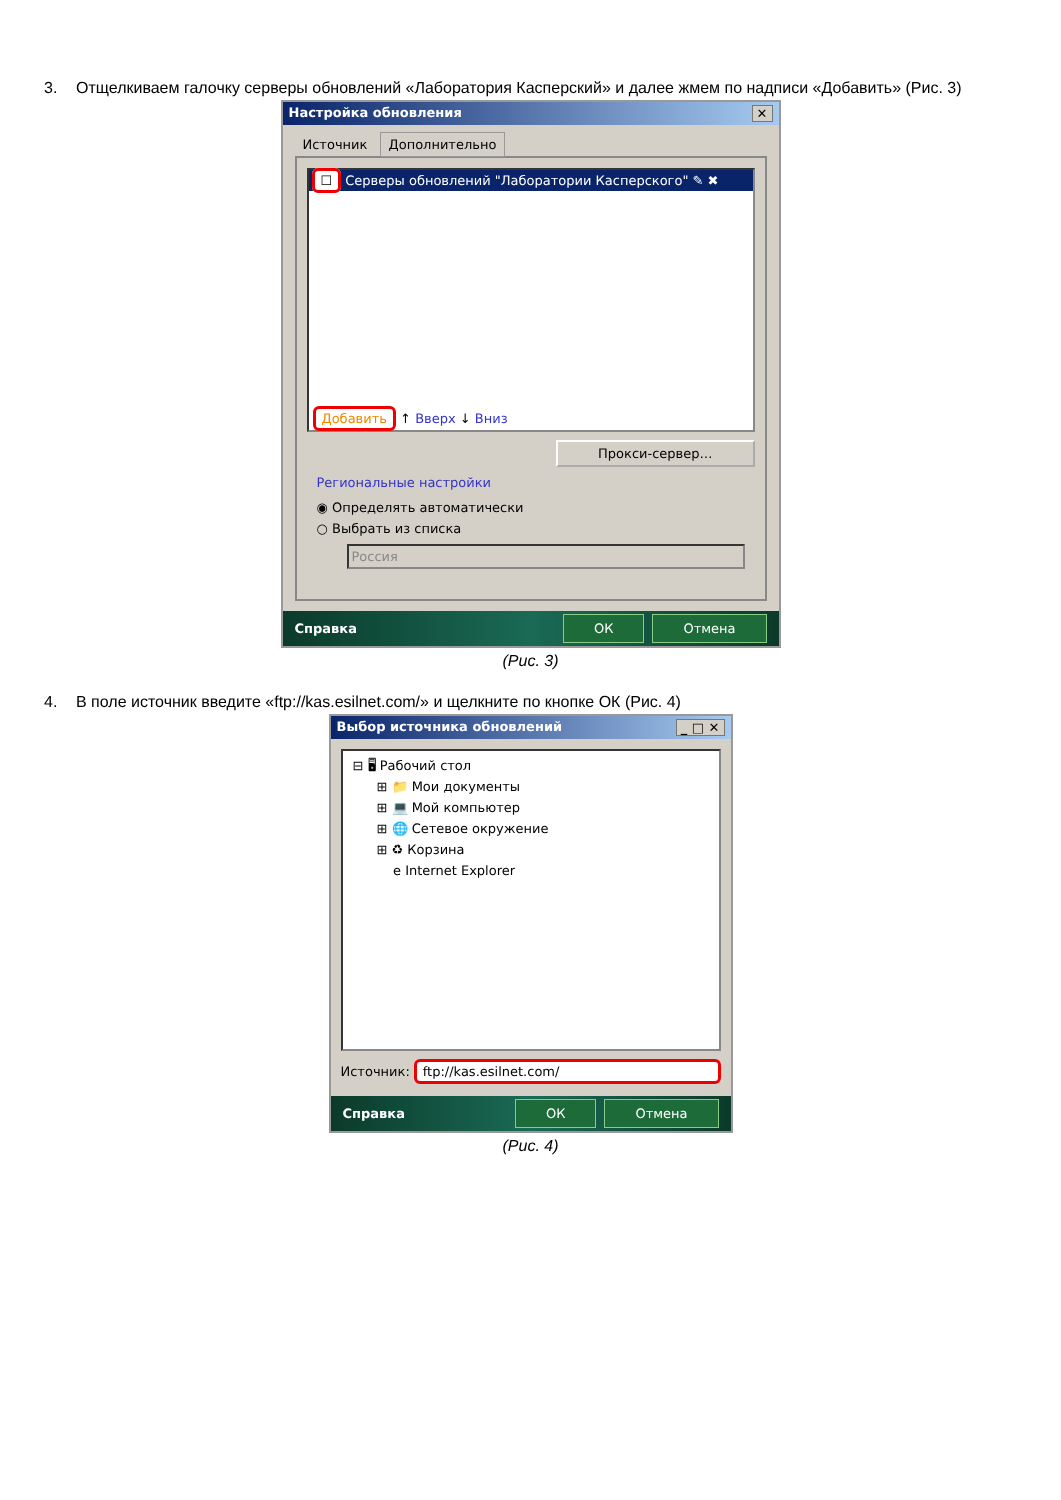3. Отщелкиваем галочку серверы обновлений «Лаборатория Касперский» и далее жмем по надписи «Добавить» (Рис. 3)
Настройка обновления ✕
Источник Дополнительно
☐ Серверы обновлений "Лаборатории Касперского" ✎ ✖
Добавить ↑ Вверх ↓ Вниз
Прокси-сервер…
Региональные настройки
◉ Определять автоматически
○ Выбрать из списка
Россия
Справка ОК Отмена
(Рис. 3)
4. В поле источник введите «ftp://kas.esilnet.com/» и щелкните по кнопке ОК (Рис. 4)
Выбор источника обновлений _ □ ✕
⊟ 🖥 Рабочий стол
⊞ 📁 Мои документы
⊞ 💻 Мой компьютер
⊞ 🌐 Сетевое окружение
⊞ ♻ Корзина
e Internet Explorer
Источник: ftp://kas.esilnet.com/
Справка ОК Отмена
(Рис. 4)